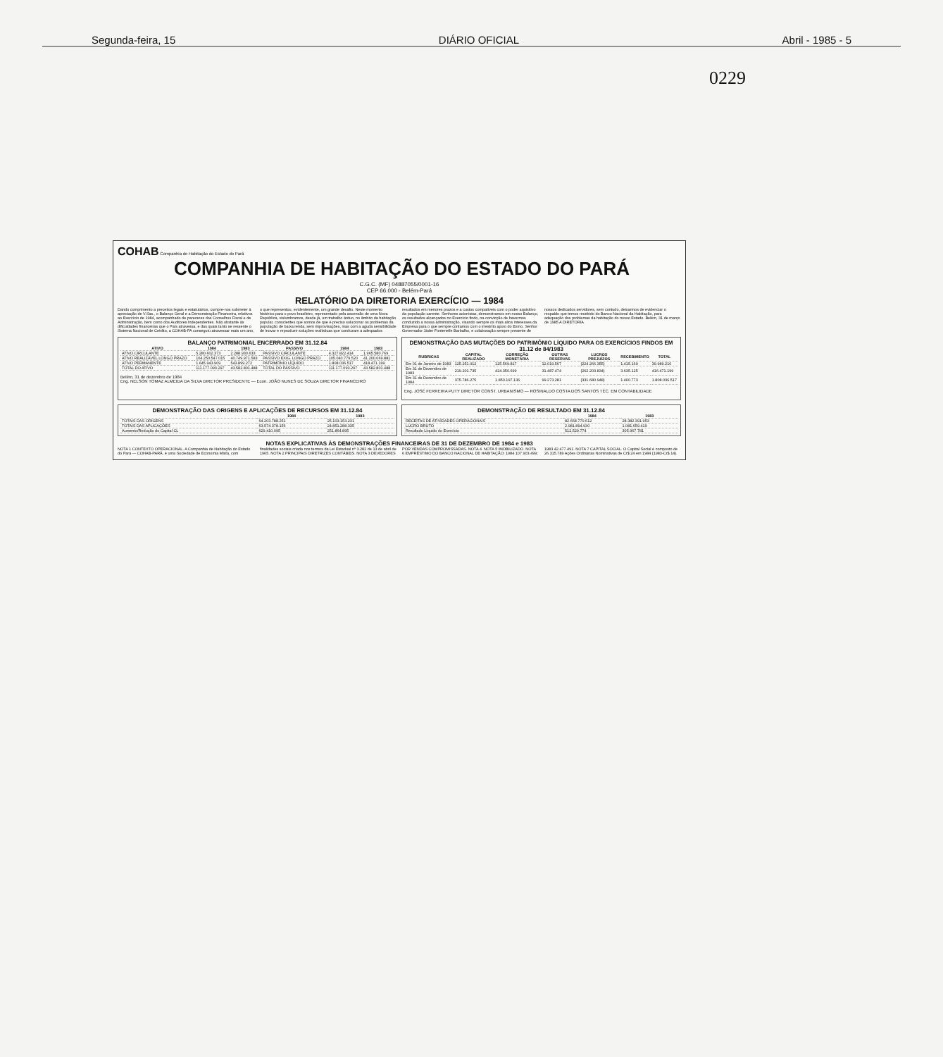Segunda-feira, 15 DIÁRIO OFICIAL Abril - 1985 - 5
0229
COHAB Companhia de Habitação do Estado do Pará
COMPANHIA DE HABITAÇÃO DO ESTADO DO PARÁ
C.G.C. (MF) 04887055/0001-16
CEP 66.000 - Belém-Pará
RELATÓRIO DA DIRETORIA EXERCÍCIO — 1984
Dando cumprimento a preceitos legais e estatutários, cumpre-nos submeter à apreciação de V.Sas., o Balanço Geral e a Demonstração Financeira, relativos ao Exercício de 1984, acompanhado de pareceres dos Conselhos Fiscal e de Administração, bem como dos Auditores Independentes. Não obstante às dificuldades financeiras que o País atravessa, e das quais tanto se ressente o Sistema Nacional de Crédito, a COHAB-PA conseguiu atravessar mais um ano, o que representou, evidentemente, um grande desafio. Neste momento histórico para o povo brasileiro, representado pela ascensão de uma Nova República, vislumbramos, desde já, um trabalho árduo, no âmbito da habitação popular, conscientes que somos de que é preciso solucionar os problemas da população de baixa renda, sem improvisações, mas com a aguda sensibilidade de inovar e reproduzir soluções realísticas que conduzam a adequados resultados em menores prazos e a custos compatíveis com o poder aquisitivo da população carente. Senhores acionistas, demonstramos em nosso Balanço, os resultados alcançados no Exercício findo, na convicção de havermos conduzido a nossa administração, visando sempre os mais altos interesses da Empresa para o que sempre contamos com o irrestrito apoio do Exmo. Senhor Governador Jáder Fontenelle Barbalho, e colaboração sempre presente de nossos dedicados servidores, sem contudo, deixarmos de evidenciar o respaldo que temos recebido do Banco Nacional da Habitação, para adequação dos problemas da habitação do nosso Estado. Belém, 31 de março de 1985 A DIRETORIA
BALANÇO PATRIMONIAL ENCERRADO EM 31.12.84
| ATIVO | 1984 | 1983 | PASSIVO | 1984 | 1983 |
| --- | --- | --- | --- | --- | --- |
| ATIVO CIRCULANTE | 5.280.602.373 | 2.288.930.633 | PASSIVO CIRCULANTE | 4.327.822.414 | 1.965.580.769 |
| ATIVO REALIZÁVEL LONGO PRAZO | 104.250.547.015 | 40.749.971.583 | PASSIVO EXIG. LONGO PRAZO | 105.040.779.520 | 41.200.069.881 |
| ATIVO PERMANENTE | 1.645.943.909 | 543.899.272 | PATRIMÔNIO LÍQUIDO | 1.808.036.517 | 418.471.199 |
| TOTAL DO ATIVO | 111.177.093.297 | 43.582.801.488 | TOTAL DO PASSIVO | 111.177.093.297 | 43.582.801.488 |
Belém, 31 de dezembro de 1984
Eng. NELSON TOMAZ ALMEIDA DA SILVA DIRETOR PRESIDENTE — Econ. JOÃO NUNES DE SOUZA DIRETOR FINANCEIRO
DEMONSTRAÇÃO DAS MUTAÇÕES DO PATRIMÔNIO LÍQUIDO PARA OS EXERCÍCIOS FINDOS EM 31.12 de 84/1983
| RUBRICAS | CAPITAL REALIZADO | CORREÇÃO MONETÁRIA | OUTRAS RESERVAS | LUCROS PREJUÍZOS | RECEBIMENTO | TOTAL |
| --- | --- | --- | --- | --- | --- | --- |
| Em 01 de Janeiro de 1983 | 125.251.012 | 125.569.817 | 12.019.567 | (224.266.355) | 1.415.169 | 39.989.210 |
| Em 31 de Dezembro de 1983 | 219.201.735 | 424.350.699 | 31.487.474 | (262.203.834) | 3.635.125 | 416.471.199 |
| Em 31 de Dezembro de 1984 | 375.786.275 | 1.853.197.136 | 99.273.281 | (331.680.948) | 1.460.773 | 1.808.036.517 |
Eng. JOSÉ FERREIRA PUTY DIRETOR CONST. URBANISMO — ROSINALDO COSTA DOS SANTOS TÉC. EM CONTABILIDADE
DEMONSTRAÇÃO DAS ORIGENS E APLICAÇÕES DE RECURSOS EM 31.12.84
| | 1984 | 1983 |
| --- | --- | --- |
| TOTAIS DAS ORIGENS | 64.203.788.251 | 25.103.153.231 |
| TOTAIS DAS APLICAÇÕES | 63.574.378.156 | 24.851.288.335 |
| Aumento/Redução do Capital CL | 629.410.095 | 251.864.895 |
DEMONSTRAÇÃO DE RESULTADO EM 31.12.84
| | 1984 | 1983 |
| --- | --- | --- |
| RECEITAS DE ATIVIDADES OPERACIONAIS | 82.668.770.612 | 28.382.391.953 |
| LUCRO BRUTO | 2.981.894.930 | 1.081.659.419 |
| Resultado Líquido do Exercício | 512.529.774 | 305.967.781 |
NOTAS EXPLICATIVAS ÀS DEMONSTRAÇÕES FINANCEIRAS DE 31 DE DEZEMBRO DE 1984 e 1983
NOTA 1 CONTEXTO OPERACIONAL. A Companhia de Habitação do Estado do Pará — COHAB-PARÁ, é uma Sociedade de Economia Mista, com finalidades sociais criada nos termos da Lei Estadual nº 3.282 de 13 de abril de 1965. NOTA 2 PRINCIPAIS DIRETRIZES CONTÁBEIS. NOTA 3 DEVEDORES POR VENDAS COMPROMISSADAS. NOTA 4. NOTA 5 IMOBILIZADO. NOTA 6 EMPRÉSTIMO DO BANCO NACIONAL DE HABITAÇÃO: 1984 107.903.499; 1983 42.477.491. NOTA 7 CAPITAL SOCIAL. O Capital Social é composto de 26.315.789 Ações Ordinárias Nominativas de Cr$ 24 em 1984 (1983-Cr$ 14).